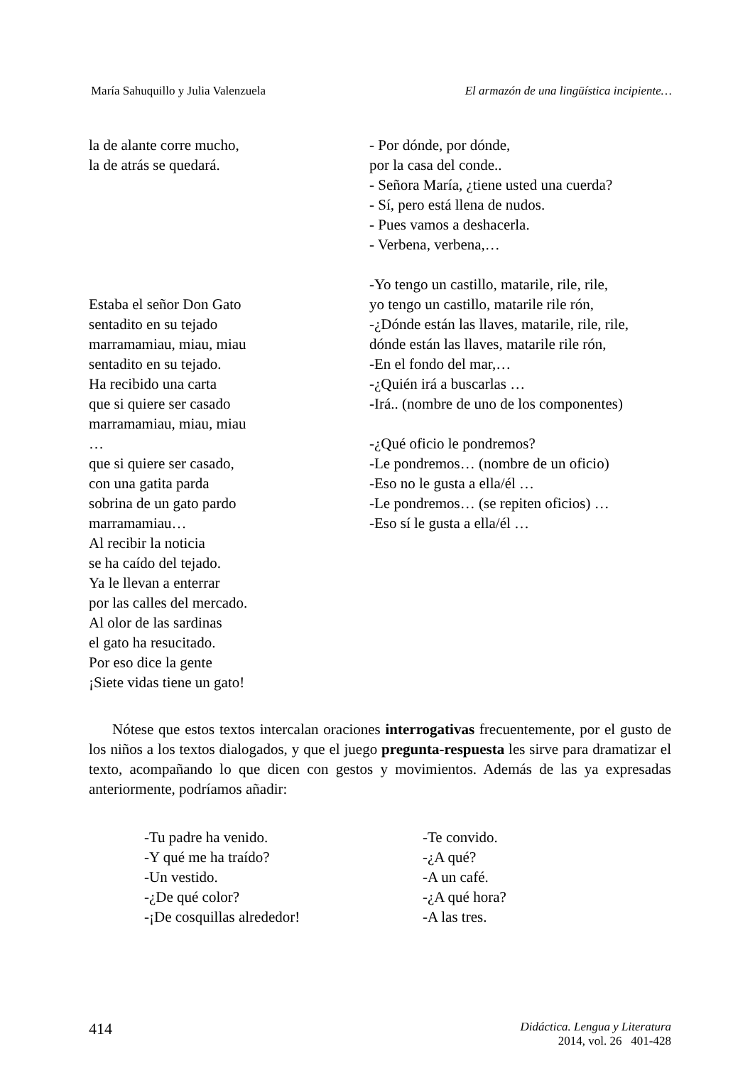María Sahuquillo y Julia Valenzuela El armazón de una lingüística incipiente…
la de alante corre mucho,
la de atrás se quedará.
Estaba el señor Don Gato
sentadito en su tejado
marramamiau, miau, miau
sentadito en su tejado.
Ha recibido una carta
que si quiere ser casado
marramamiau, miau, miau
…
que si quiere ser casado,
con una gatita parda
sobrina de un gato pardo
marramamiau…
Al recibir la noticia
se ha caído del tejado.
Ya le llevan a enterrar
por las calles del mercado.
Al olor de las sardinas
el gato ha resucitado.
Por eso dice la gente
¡Siete vidas tiene un gato!
- Por dónde, por dónde,
por la casa del conde..
- Señora María, ¿tiene usted una cuerda?
- Sí, pero está llena de nudos.
- Pues vamos a deshacerla.
- Verbena, verbena,…
-Yo tengo un castillo, matarile, rile, rile,
yo tengo un castillo, matarile rile rón,
-¿Dónde están las llaves, matarile, rile, rile,
dónde están las llaves, matarile rile rón,
-En el fondo del mar,…
-¿Quién irá a buscarlas …
-Irá.. (nombre de uno de los componentes)
-¿Qué oficio le pondremos?
-Le pondremos… (nombre de un oficio)
-Eso no le gusta a ella/él …
-Le pondremos… (se repiten oficios) …
-Eso sí le gusta a ella/él …
Nótese que estos textos intercalan oraciones interrogativas frecuentemente, por el gusto de los niños a los textos dialogados, y que el juego pregunta-respuesta les sirve para dramatizar el texto, acompañando lo que dicen con gestos y movimientos. Además de las ya expresadas anteriormente, podríamos añadir:
-Tu padre ha venido.
-Y qué me ha traído?
-Un vestido.
-¿De qué color?
-¡De cosquillas alrededor!
-Te convido.
-¿A qué?
-A un café.
-¿A qué hora?
-A las tres.
414 Didáctica. Lengua y Literatura
2014, vol. 26 401-428